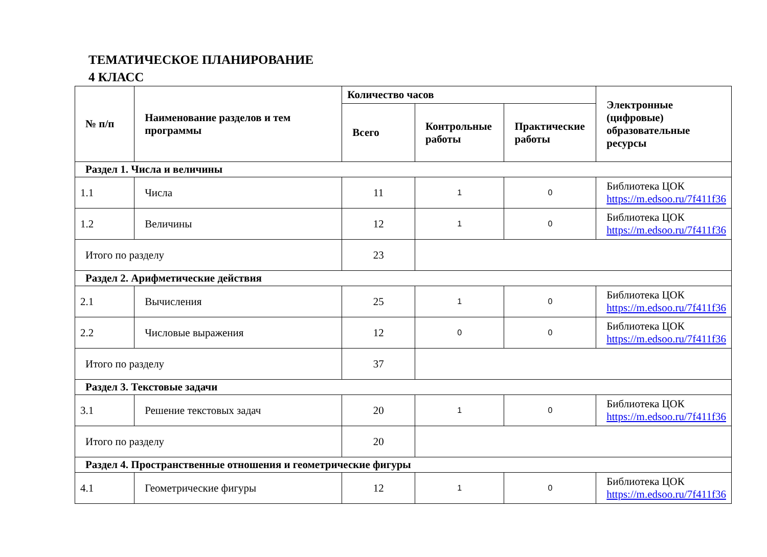ТЕМАТИЧЕСКОЕ ПЛАНИРОВАНИЕ
4 КЛАСС
| № п/п | Наименование разделов и тем программы | Количество часов | | | Электронные (цифровые) образовательные ресурсы |
| --- | --- | --- | --- | --- | --- |
| | | Всего | Контрольные работы | Практические работы | |
| Раздел 1. Числа и величины | | | | | |
| 1.1 | Числа | 11 | 1 | 0 | Библиотека ЦОК https://m.edsoo.ru/7f411f36 |
| 1.2 | Величины | 12 | 1 | 0 | Библиотека ЦОК https://m.edsoo.ru/7f411f36 |
| Итого по разделу | | 23 | | | |
| Раздел 2. Арифметические действия | | | | | |
| 2.1 | Вычисления | 25 | 1 | 0 | Библиотека ЦОК https://m.edsoo.ru/7f411f36 |
| 2.2 | Числовые выражения | 12 | 0 | 0 | Библиотека ЦОК https://m.edsoo.ru/7f411f36 |
| Итого по разделу | | 37 | | | |
| Раздел 3. Текстовые задачи | | | | | |
| 3.1 | Решение текстовых задач | 20 | 1 | 0 | Библиотека ЦОК https://m.edsoo.ru/7f411f36 |
| Итого по разделу | | 20 | | | |
| Раздел 4. Пространственные отношения и геометрические фигуры | | | | | |
| 4.1 | Геометрические фигуры | 12 | 1 | 0 | Библиотека ЦОК https://m.edsoo.ru/7f411f36 |